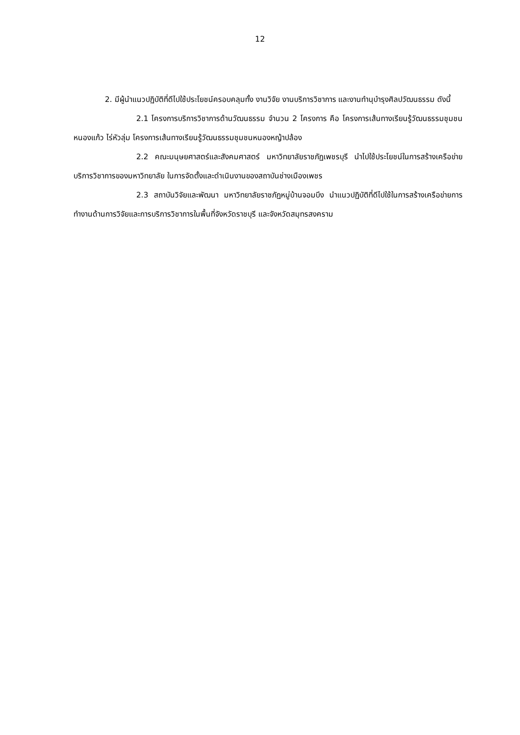12
2. มีผู้นำแนวปฏิบัติที่ดีไปใช้ประโยชน์ครอบคลุมทั้ง งานวิจัย งานบริการวิชาการ และงานทำนุบำรุงศิลปวัฒนธรรม ดังนี้
2.1 โครงการบริการวิชาการด้านวัฒนธรรม จำนวน 2 โครงการ คือ โครงการเส้นทางเรียนรู้วัฒนธรรมชุมชน หนองแก้ว ไร่หัวลุ่ม โครงการเส้นทางเรียนรู้วัฒนธรรมชุมชนหนองหญ้าปล้อง
2.2 คณะมนุษยศาสตร์และสังคมศาสตร์ มหาวิทยาลัยราชภัฏเพชรบุรี นำไปใช้ประโยชน์ในการสร้างเครือข่ายบริการวิชาการของมหาวิทยาลัย ในการจัดตั้งและดำเนินงานของสถาบันช่างเมืองเพชร
2.3 สถาบันวิจัยและพัฒนา มหาวิทยาลัยราชภัฏหมู่บ้านจอมบึง นำแนวปฏิบัติที่ดีไปใช้ในการสร้างเครือข่ายการทำงานด้านการวิจัยและการบริการวิชาการในพื้นที่จังหวัดราชบุรี และจังหวัดสมุทรสงคราม